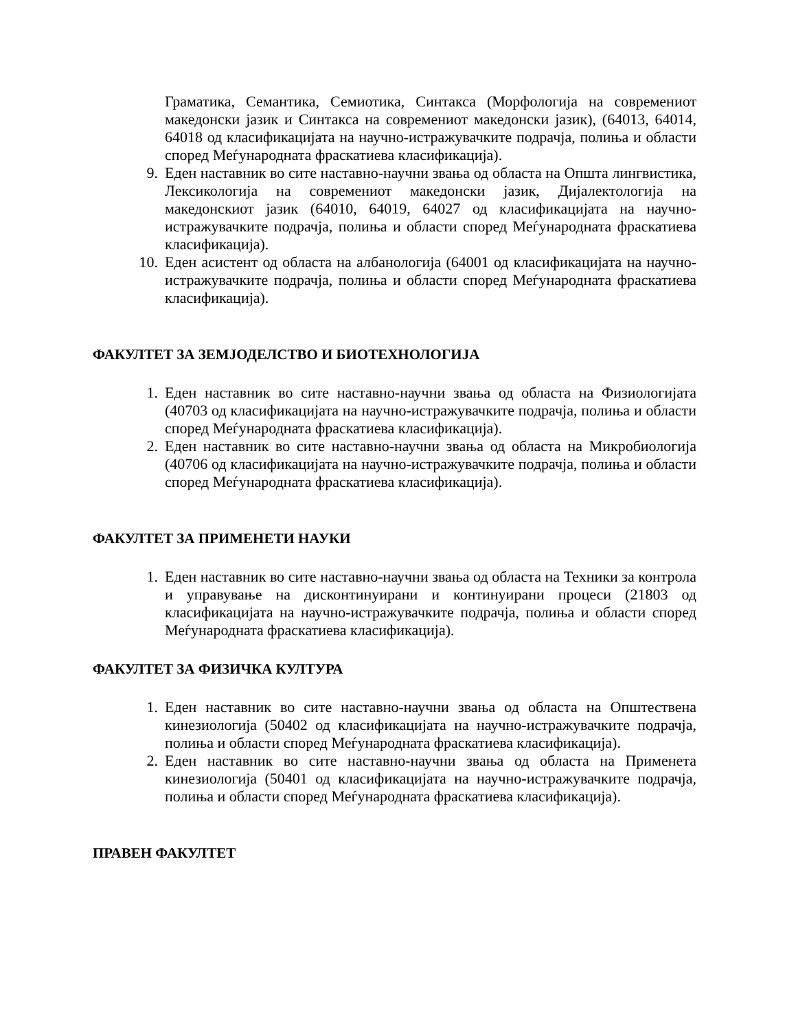Граматика, Семантика, Семиотика, Синтакса (Морфологија на современиот македонски јазик и Синтакса на современиот македонски јазик), (64013, 64014, 64018 од класификацијата на научно-истражувачките подрачја, полиња и области според Меѓународната фраскатиева класификација).
9. Еден наставник во сите наставно-научни звања од областа на Општа лингвистика, Лексикологија на современиот македонски јазик, Дијалектологија на македонскиот јазик (64010, 64019, 64027 од класификацијата на научно-истражувачките подрачја, полиња и области според Меѓународната фраскатиева класификација).
10. Еден асистент од областа на албанологија (64001 од класификацијата на научно-истражувачките подрачја, полиња и области според Меѓународната фраскатиева класификација).
ФАКУЛТЕТ ЗА ЗЕМЈОДЕЛСТВО И БИОТЕХНОЛОГИЈА
1. Еден наставник во сите наставно-научни звања од областа на Физиологијата (40703 од класификацијата на научно-истражувачките подрачја, полиња и области според Меѓународната фраскатиева класификација).
2. Еден наставник во сите наставно-научни звања од областа на Микробиологија (40706 од класификацијата на научно-истражувачките подрачја, полиња и области според Меѓународната фраскатиева класификација).
ФАКУЛТЕТ ЗА ПРИМЕНЕТИ НАУКИ
1. Еден наставник во сите наставно-научни звања од областа на Техники за контрола и управување на дисконтинуирани и континуирани процеси (21803 од класификацијата на научно-истражувачките подрачја, полиња и области според Меѓународната фраскатиева класификација).
ФАКУЛТЕТ ЗА ФИЗИЧКА КУЛТУРА
1. Еден наставник во сите наставно-научни звања од областа на Општествена кинезиологија (50402 од класификацијата на научно-истражувачките подрачја, полиња и области според Меѓународната фраскатиева класификација).
2. Еден наставник во сите наставно-научни звања од областа на Применета кинезиологија (50401 од класификацијата на научно-истражувачките подрачја, полиња и области според Меѓународната фраскатиева класификација).
ПРАВЕН ФАКУЛТЕТ